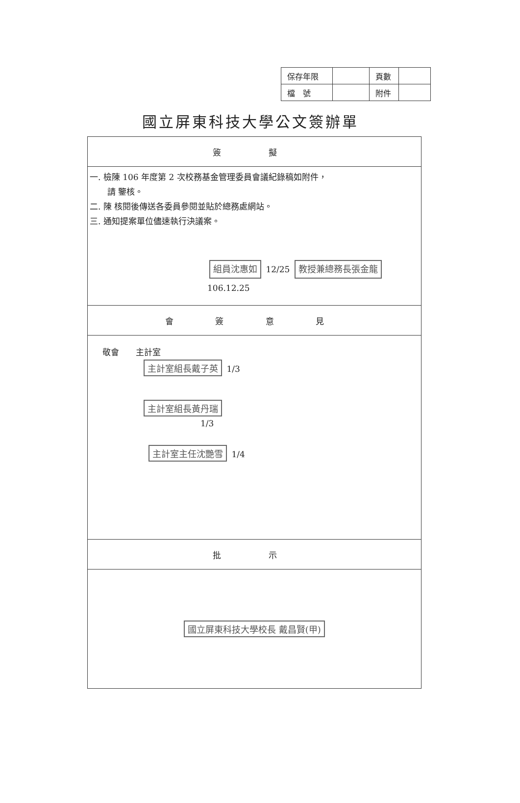| 保存年限 | | 頁數 | |
| 檔 號 | | 附件 | |
國立屏東科技大學公文簽辦單
| 簽 擬 |
| 一. 檢陳 106 年度第 2 次校務基金管理委員會議紀錄稿如附件， 請 鑒核。 二. 陳 核閱後傳送各委員參閱並貼於總務處網站。 三. 通知提案單位儘速執行決議案。 組員沈惠如 12/25 教授兼總務長張金龍 106.12.25 |
| 會 簽 意 見 |
| 敬會 主計室 主計室組長戴子英 1/3 主計室組長黃丹瑞 1/3 主計室主任沈艷雪 1/4 |
| 批 示 |
| 國立屏東科技大學校長 戴昌賢(甲) |